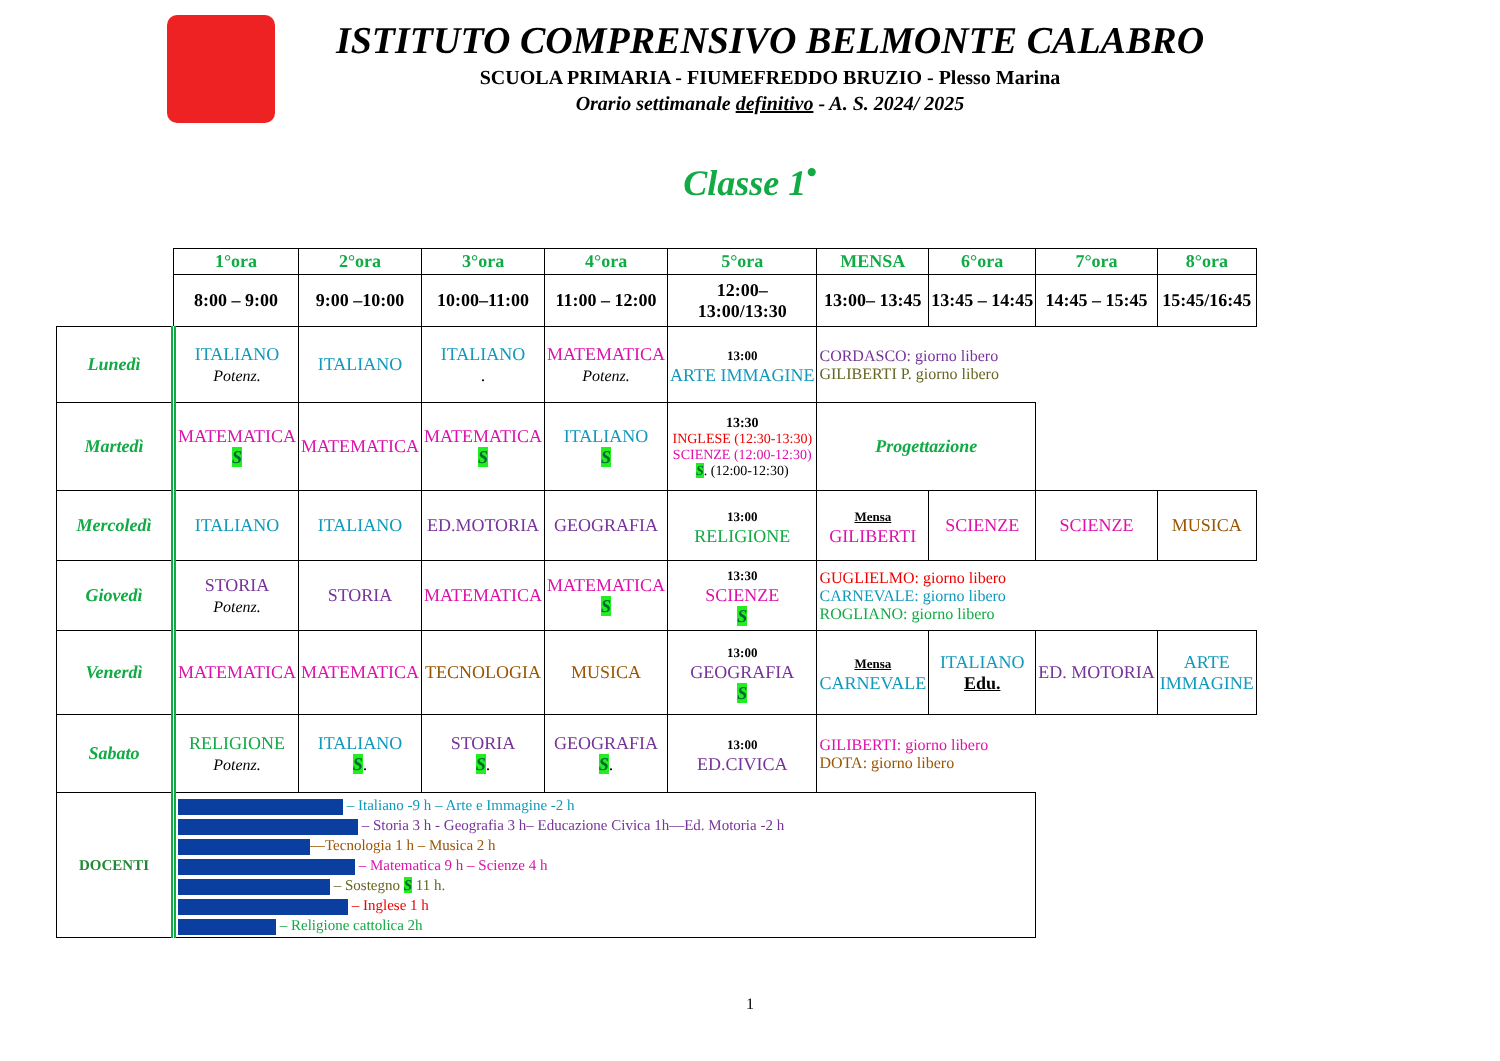ISTITUTO COMPRENSIVO BELMONTE CALABRO
SCUOLA PRIMARIA - FIUMEFREDDO BRUZIO - Plesso Marina
Orario settimanale definitivo - A. S. 2024/ 2025
Classe 1<sup>•</sup>
| | 1°ora | 2°ora | 3°ora | 4°ora | 5°ora | MENSA | 6°ora | 7°ora | 8°ora |
| --- | --- | --- | --- | --- | --- | --- | --- | --- | --- |
| | 8:00 – 9:00 | 9:00 –10:00 | 10:00–11:00 | 11:00 – 12:00 | 12:00– 13:00/13:30 | 13:00– 13:45 | 13:45 – 14:45 | 14:45 – 15:45 | 15:45/16:45 |
| Lunedì | ITALIANO Potenz. | ITALIANO | ITALIANO . | MATEMATICA Potenz. | 13:00 ARTE IMMAGINE | CORDASCO: giorno libero GILIBERTI P. giorno libero | | | |
| Martedì | MATEMATICA S | MATEMATICA | MATEMATICA S | ITALIANO S | 13:30 INGLESE (12:30-13:30) SCIENZE (12:00-12:30) S . (12:00-12:30) | Progettazione | | | |
| Mercoledì | ITALIANO | ITALIANO | ED.MOTORIA | GEOGRAFIA | 13:00 RELIGIONE | Mensa GILIBERTI | SCIENZE | SCIENZE | MUSICA |
| Giovedì | STORIA Potenz. | STORIA | MATEMATICA | MATEMATICA S | 13:30 SCIENZE S | GUGLIELMO: giorno libero CARNEVALE: giorno libero ROGLIANO: giorno libero | | | |
| Venerdì | MATEMATICA | MATEMATICA | TECNOLOGIA | MUSICA | 13:00 GEOGRAFIA S | Mensa CARNEVALE | ITALIANO Edu. | ED. MOTORIA | ARTE IMMAGINE |
| Sabato | RELIGIONE Potenz. | ITALIANO S . | STORIA S . | GEOGRAFIA S . | 13:00 ED.CIVICA | GILIBERTI: giorno libero DOTA: giorno libero | | | |
| DOCENTI | – Italiano -9 h – Arte e Immagine -2 h – Storia 3 h - Geografia 3 h– Educazione Civica 1h—Ed. Motoria -2 h —Tecnologia 1 h – Musica 2 h – Matematica 9 h – Scienze 4 h – Sostegno S 11 h. – Inglese 1 h – Religione cattolica 2h | | | | | | | | |
1